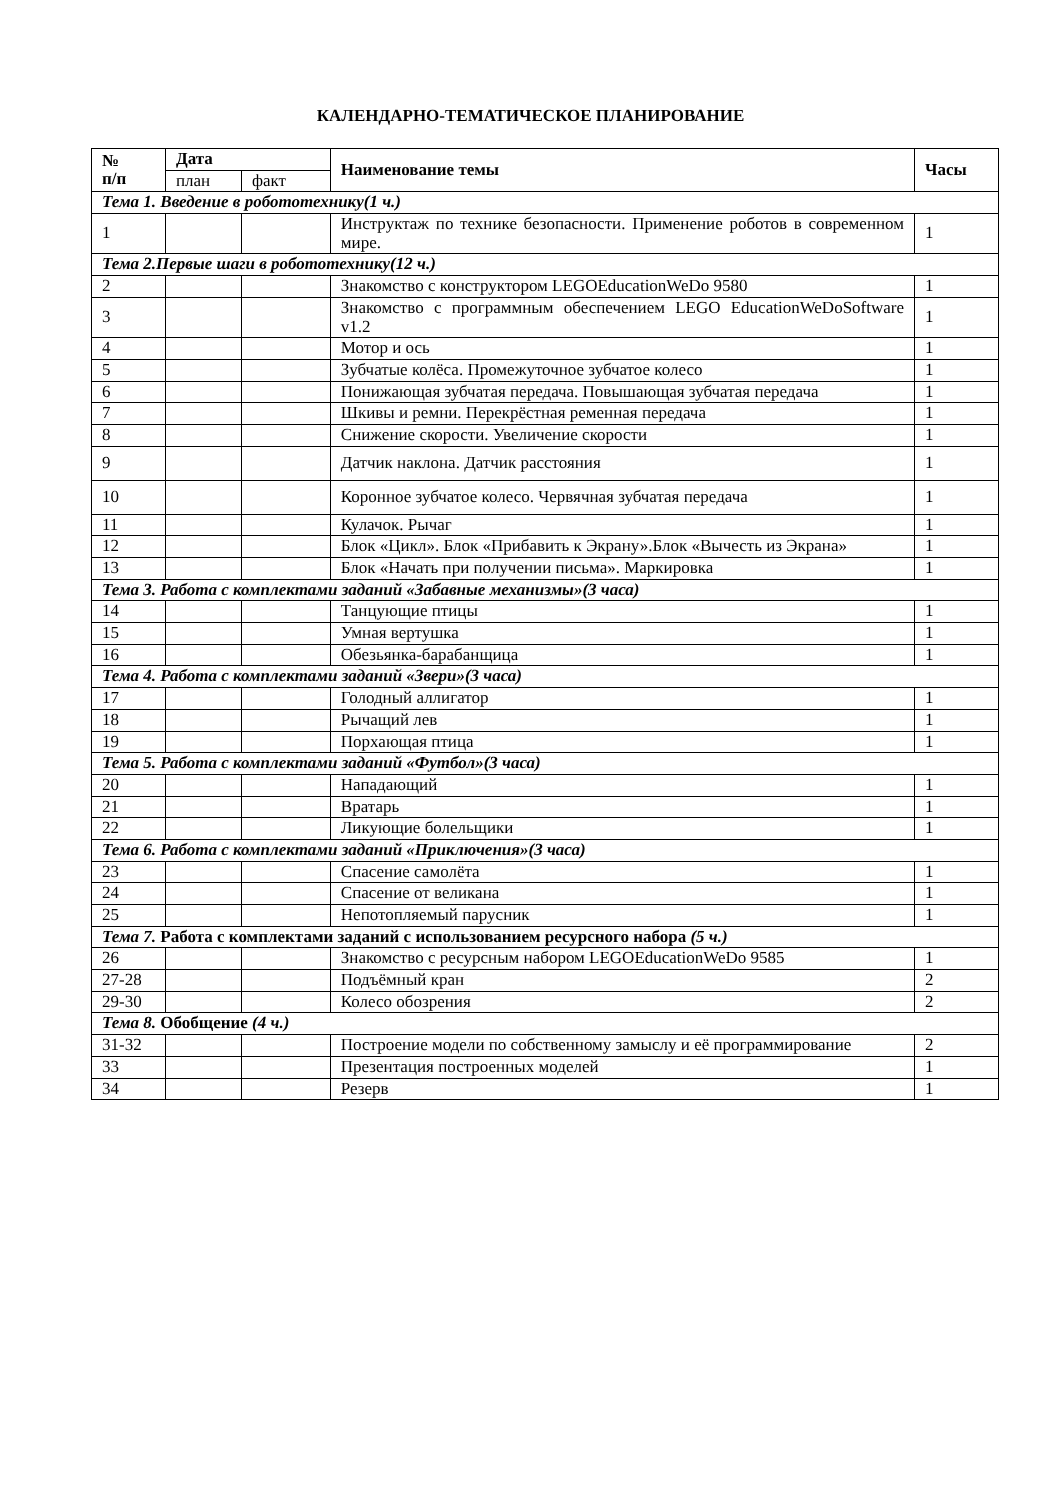КАЛЕНДАРНО-ТЕМАТИЧЕСКОЕ ПЛАНИРОВАНИЕ
| № п/п | Дата | | Наименование темы | Часы |
| --- | --- | --- | --- | --- |
| | план | факт | | |
| Тема 1. Введение в робототехнику(1 ч.) | | | | |
| 1 | | | Инструктаж по технике безопасности. Применение роботов в современном мире. | 1 |
| Тема 2.Первые шаги в робототехнику(12 ч.) | | | | |
| 2 | | | Знакомство с конструктором LEGOEducationWeDo 9580 | 1 |
| 3 | | | Знакомство с программным обеспечением LEGO EducationWeDoSoftware v1.2 | 1 |
| 4 | | | Мотор и ось | 1 |
| 5 | | | Зубчатые колёса. Промежуточное зубчатое колесо | 1 |
| 6 | | | Понижающая зубчатая передача. Повышающая зубчатая передача | 1 |
| 7 | | | Шкивы и ремни. Перекрёстная ременная передача | 1 |
| 8 | | | Снижение скорости. Увеличение скорости | 1 |
| 9 | | | Датчик наклона. Датчик расстояния | 1 |
| 10 | | | Коронное зубчатое колесо. Червячная зубчатая передача | 1 |
| 11 | | | Кулачок. Рычаг | 1 |
| 12 | | | Блок «Цикл». Блок «Прибавить к Экрану».Блок «Вычесть из Экрана» | 1 |
| 13 | | | Блок «Начать при получении письма». Маркировка | 1 |
| Тема 3. Работа с комплектами заданий «Забавные механизмы»(3 часа) | | | | |
| 14 | | | Танцующие птицы | 1 |
| 15 | | | Умная вертушка | 1 |
| 16 | | | Обезьянка-барабанщица | 1 |
| Тема 4. Работа с комплектами заданий «Звери»(3 часа) | | | | |
| 17 | | | Голодный аллигатор | 1 |
| 18 | | | Рычащий лев | 1 |
| 19 | | | Порхающая птица | 1 |
| Тема 5. Работа с комплектами заданий «Футбол»(3 часа) | | | | |
| 20 | | | Нападающий | 1 |
| 21 | | | Вратарь | 1 |
| 22 | | | Ликующие болельщики | 1 |
| Тема 6. Работа с комплектами заданий «Приключения»(3 часа) | | | | |
| 23 | | | Спасение самолёта | 1 |
| 24 | | | Спасение от великана | 1 |
| 25 | | | Непотопляемый парусник | 1 |
| Тема 7. Работа с комплектами заданий с использованием ресурсного набора (5 ч.) | | | | |
| 26 | | | Знакомство с ресурсным набором LEGOEducationWeDo 9585 | 1 |
| 27-28 | | | Подъёмный кран | 2 |
| 29-30 | | | Колесо обозрения | 2 |
| Тема 8. Обобщение (4 ч.) | | | | |
| 31-32 | | | Построение модели по собственному замыслу и её программирование | 2 |
| 33 | | | Презентация построенных моделей | 1 |
| 34 | | | Резерв | 1 |